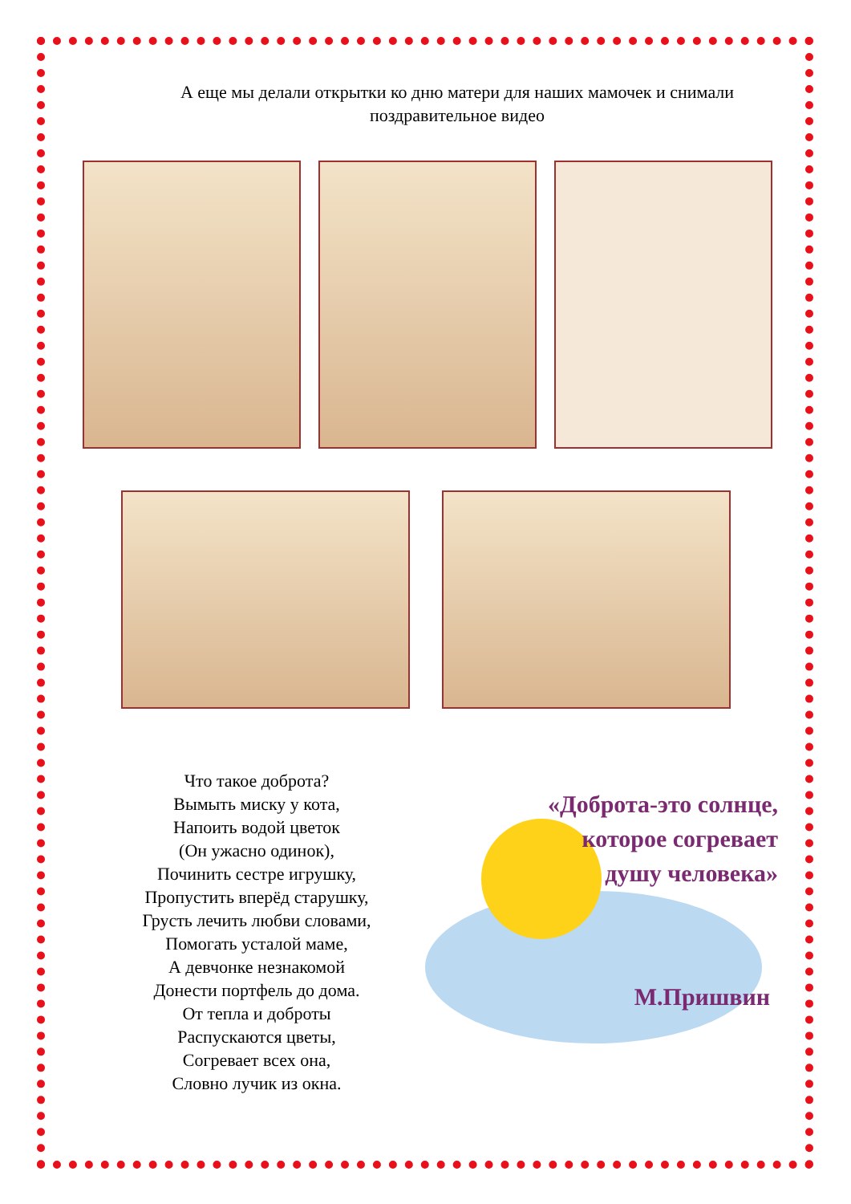А еще мы делали открытки ко дню матери для наших мамочек и снимали поздравительное видео
Что такое доброта?
Вымыть миску у кота,
Напоить водой цветок
(Он ужасно одинок),
Починить сестре игрушку,
Пропустить вперёд старушку,
Грусть лечить любви словами,
Помогать усталой маме,
А девчонке незнакомой
Донести портфель до дома.
От тепла и доброты
Распускаются цветы,
Согревает всех она,
Словно лучик из окна.
«Доброта-это солнце, которое согревает душу человека»
М.Пришвин